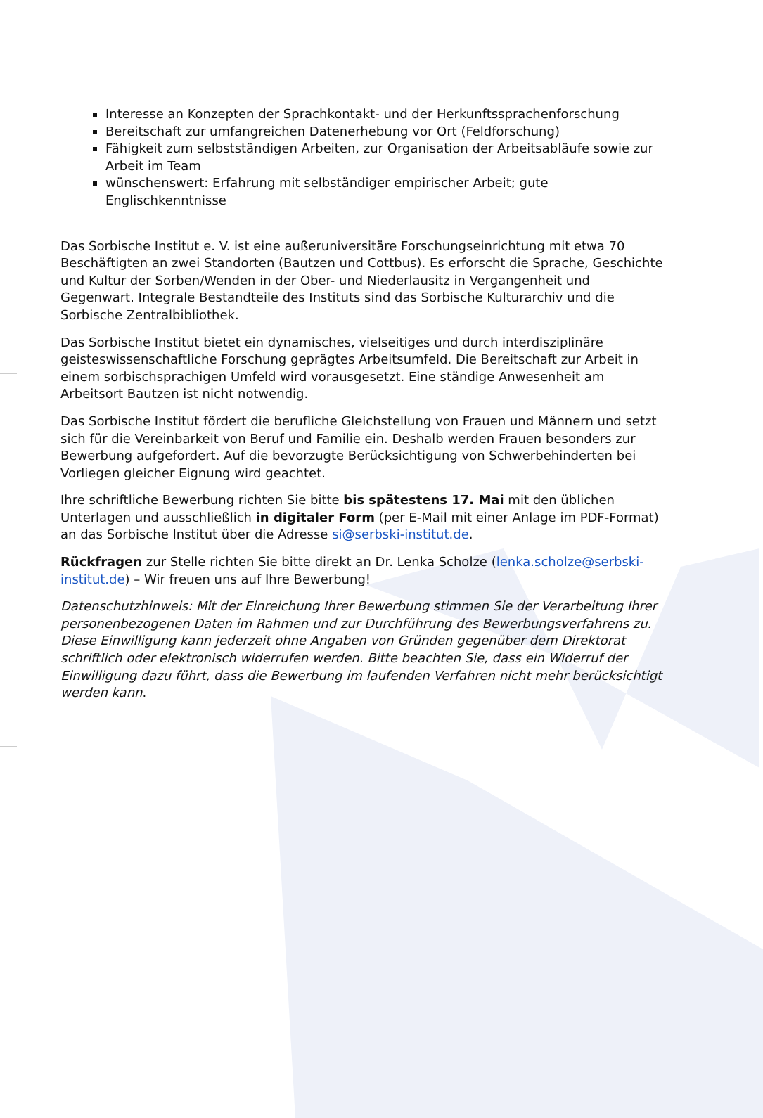Interesse an Konzepten der Sprachkontakt- und der Herkunftssprachenforschung
Bereitschaft zur umfangreichen Datenerhebung vor Ort (Feldforschung)
Fähigkeit zum selbstständigen Arbeiten, zur Organisation der Arbeitsabläufe sowie zur Arbeit im Team
wünschenswert: Erfahrung mit selbständiger empirischer Arbeit; gute Englischkenntnisse
Das Sorbische Institut e. V. ist eine außeruniversitäre Forschungseinrichtung mit etwa 70 Beschäftigten an zwei Standorten (Bautzen und Cottbus). Es erforscht die Sprache, Geschichte und Kultur der Sorben/Wenden in der Ober- und Niederlausitz in Vergangenheit und Gegenwart. Integrale Bestandteile des Instituts sind das Sorbische Kulturarchiv und die Sorbische Zentralbibliothek.
Das Sorbische Institut bietet ein dynamisches, vielseitiges und durch interdisziplinäre geisteswissenschaftliche Forschung geprägtes Arbeitsumfeld. Die Bereitschaft zur Arbeit in einem sorbischsprachigen Umfeld wird vorausgesetzt. Eine ständige Anwesenheit am Arbeitsort Bautzen ist nicht notwendig.
Das Sorbische Institut fördert die berufliche Gleichstellung von Frauen und Männern und setzt sich für die Vereinbarkeit von Beruf und Familie ein. Deshalb werden Frauen besonders zur Bewerbung aufgefordert. Auf die bevorzugte Berücksichtigung von Schwerbehinderten bei Vorliegen gleicher Eignung wird geachtet.
Ihre schriftliche Bewerbung richten Sie bitte bis spätestens 17. Mai mit den üblichen Unterlagen und ausschließlich in digitaler Form (per E-Mail mit einer Anlage im PDF-Format) an das Sorbische Institut über die Adresse si@serbski-institut.de.
Rückfragen zur Stelle richten Sie bitte direkt an Dr. Lenka Scholze (lenka.scholze@serbski-institut.de) – Wir freuen uns auf Ihre Bewerbung!
Datenschutzhinweis: Mit der Einreichung Ihrer Bewerbung stimmen Sie der Verarbeitung Ihrer personenbezogenen Daten im Rahmen und zur Durchführung des Bewerbungsverfahrens zu. Diese Einwilligung kann jederzeit ohne Angaben von Gründen gegenüber dem Direktorat schriftlich oder elektronisch widerrufen werden. Bitte beachten Sie, dass ein Widerruf der Einwilligung dazu führt, dass die Bewerbung im laufenden Verfahren nicht mehr berücksichtigt werden kann.